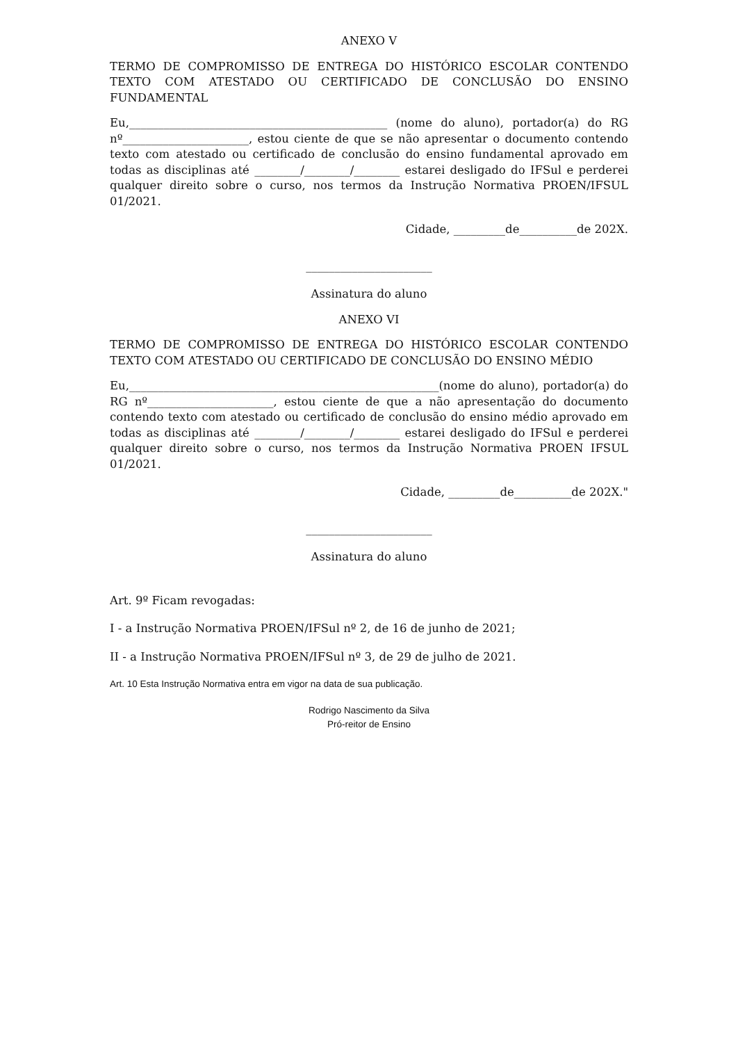ANEXO V
TERMO DE COMPROMISSO DE ENTREGA DO HISTÓRICO ESCOLAR CONTENDO TEXTO COM ATESTADO OU CERTIFICADO DE CONCLUSÃO DO ENSINO FUNDAMENTAL
Eu,_____________________________________________ (nome do aluno), portador(a) do RG nº______________________, estou ciente de que se não apresentar o documento contendo texto com atestado ou certificado de conclusão do ensino fundamental aprovado em todas as disciplinas até ________/________/________ estarei desligado do IFSul e perderei qualquer direito sobre o curso, nos termos da Instrução Normativa PROEN/IFSUL 01/2021.
Cidade, _________de__________de 202X.
______________________
Assinatura do aluno
ANEXO VI
TERMO DE COMPROMISSO DE ENTREGA DO HISTÓRICO ESCOLAR CONTENDO TEXTO COM ATESTADO OU CERTIFICADO DE CONCLUSÃO DO ENSINO MÉDIO
Eu,______________________________________________________(nome do aluno), portador(a) do RG nº______________________, estou ciente de que a não apresentação do documento contendo texto com atestado ou certificado de conclusão do ensino médio aprovado em todas as disciplinas até ________/________/________ estarei desligado do IFSul e perderei qualquer direito sobre o curso, nos termos da Instrução Normativa PROEN IFSUL 01/2021.
Cidade, _________de__________de 202X."
______________________
Assinatura do aluno
Art. 9º Ficam revogadas:
I - a Instrução Normativa PROEN/IFSul nº 2, de 16 de junho de 2021;
II - a Instrução Normativa PROEN/IFSul nº 3, de 29 de julho de 2021.
Art. 10 Esta Instrução Normativa entra em vigor na data de sua publicação.
Rodrigo Nascimento da Silva
Pró-reitor de Ensino